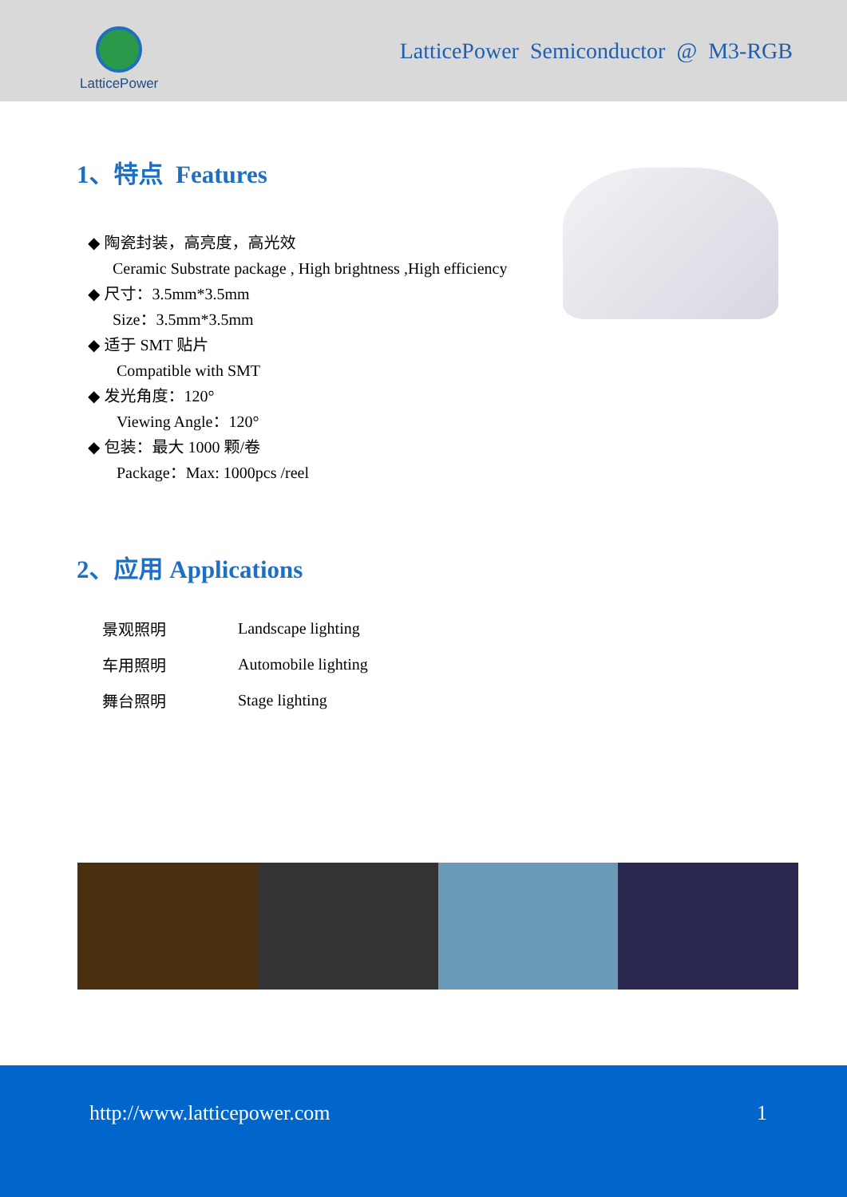LatticePower
LatticePower Semiconductor @ M3-RGB
1、特点 Features
◆ 陶瓷封装，高亮度，高光效
Ceramic Substrate package , High brightness ,High efficiency
◆ 尺寸：3.5mm*3.5mm
Size：3.5mm*3.5mm
◆ 适于 SMT 贴片
Compatible with SMT
◆ 发光角度：120°
Viewing Angle：120°
◆ 包装：最大 1000 颗/卷
Package：Max: 1000pcs /reel
2、应用 Applications
| 景观照明 | Landscape lighting |
| 车用照明 | Automobile lighting |
| 舞台照明 | Stage lighting |
http://www.latticepower.com 1